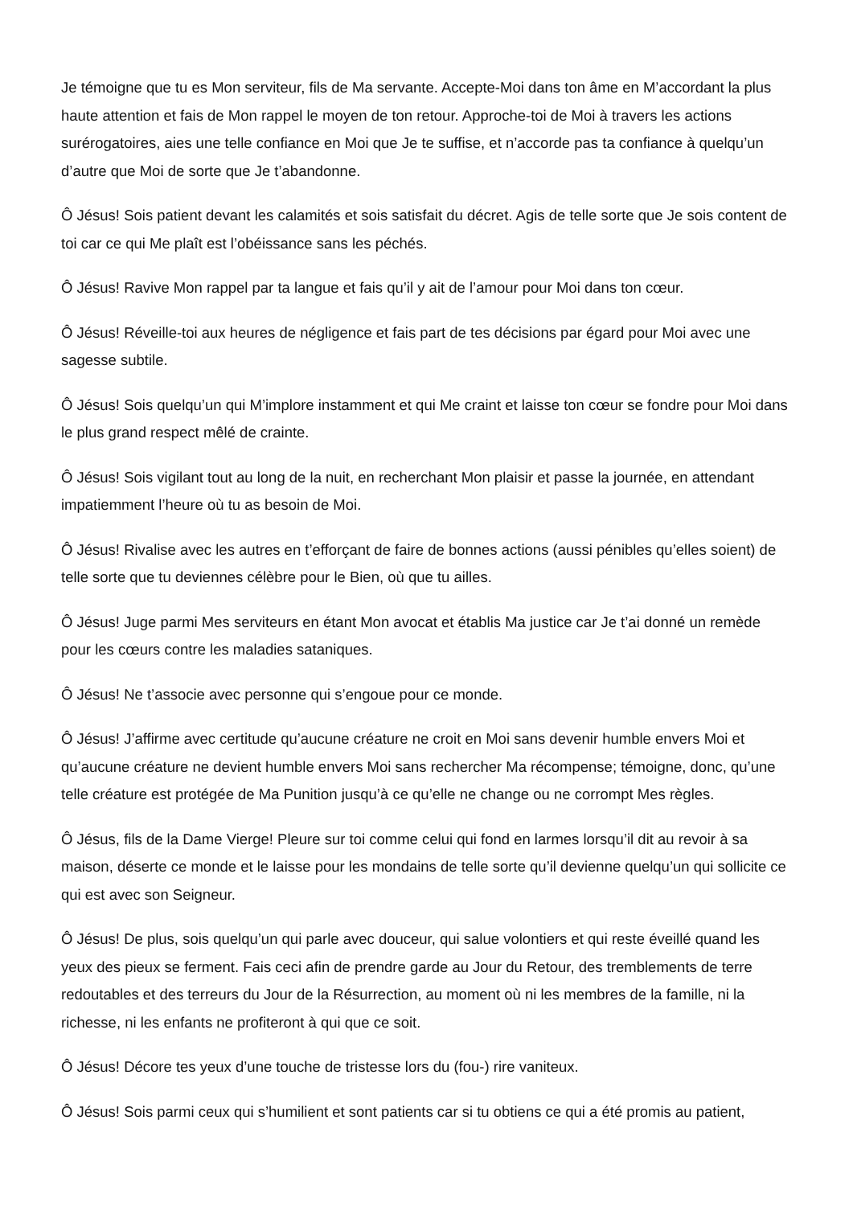Je témoigne que tu es Mon serviteur, fils de Ma servante. Accepte-Moi dans ton âme en M’accordant la plus haute attention et fais de Mon rappel le moyen de ton retour. Approche-toi de Moi à travers les actions surérogatoires, aies une telle confiance en Moi que Je te suffise, et n’accorde pas ta confiance à quelqu’un d’autre que Moi de sorte que Je t’abandonne.
Ô Jésus! Sois patient devant les calamités et sois satisfait du décret. Agis de telle sorte que Je sois content de toi car ce qui Me plaît est l’obéissance sans les péchés.
Ô Jésus! Ravive Mon rappel par ta langue et fais qu’il y ait de l’amour pour Moi dans ton cœur.
Ô Jésus! Réveille-toi aux heures de négligence et fais part de tes décisions par égard pour Moi avec une sagesse subtile.
Ô Jésus! Sois quelqu’un qui M’implore instamment et qui Me craint et laisse ton cœur se fondre pour Moi dans le plus grand respect mêlé de crainte.
Ô Jésus! Sois vigilant tout au long de la nuit, en recherchant Mon plaisir et passe la journée, en attendant impatiemment l’heure où tu as besoin de Moi.
Ô Jésus! Rivalise avec les autres en t’efforçant de faire de bonnes actions (aussi pénibles qu’elles soient) de telle sorte que tu deviennes célèbre pour le Bien, où que tu ailles.
Ô Jésus! Juge parmi Mes serviteurs en étant Mon avocat et établis Ma justice car Je t’ai donné un remède pour les cœurs contre les maladies sataniques.
Ô Jésus! Ne t’associe avec personne qui s’engoue pour ce monde.
Ô Jésus! J’affirme avec certitude qu’aucune créature ne croit en Moi sans devenir humble envers Moi et qu’aucune créature ne devient humble envers Moi sans rechercher Ma récompense; témoigne, donc, qu’une telle créature est protégée de Ma Punition jusqu’à ce qu’elle ne change ou ne corrompt Mes règles.
Ô Jésus, fils de la Dame Vierge! Pleure sur toi comme celui qui fond en larmes lorsqu’il dit au revoir à sa maison, déserte ce monde et le laisse pour les mondains de telle sorte qu’il devienne quelqu’un qui sollicite ce qui est avec son Seigneur.
Ô Jésus! De plus, sois quelqu’un qui parle avec douceur, qui salue volontiers et qui reste éveillé quand les yeux des pieux se ferment. Fais ceci afin de prendre garde au Jour du Retour, des tremblements de terre redoutables et des terreurs du Jour de la Résurrection, au moment où ni les membres de la famille, ni la richesse, ni les enfants ne profiteront à qui que ce soit.
Ô Jésus! Décore tes yeux d’une touche de tristesse lors du (fou-) rire vaniteux.
Ô Jésus! Sois parmi ceux qui s’humilient et sont patients car si tu obtiens ce qui a été promis au patient,